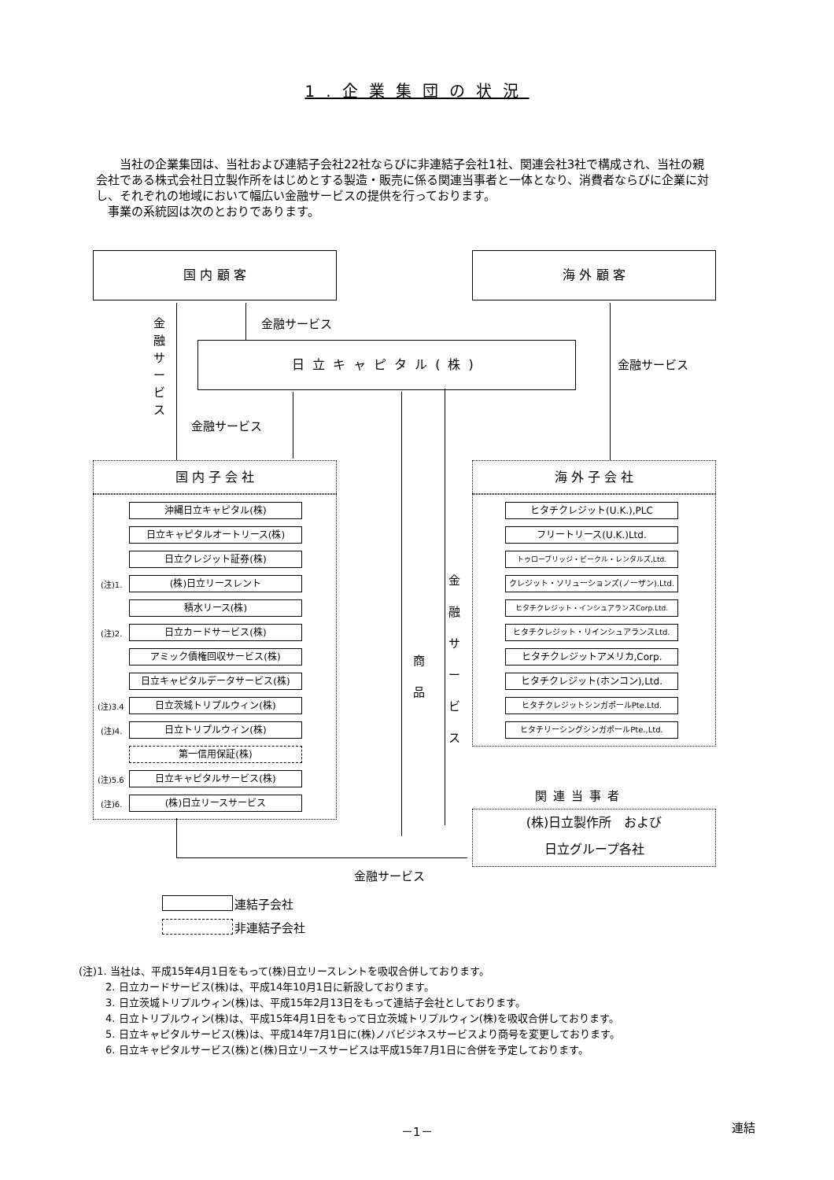1.企業集団の状況
当社の企業集団は、当社および連結子会社22社ならびに非連結子会社1社、関連会社3社で構成され、当社の親会社である株式会社日立製作所をはじめとする製造・販売に係る関連当事者と一体となり、消費者ならびに企業に対し、それぞれの地域において幅広い金融サービスの提供を行っております。
事業の系統図は次のとおりであります。
国 内 顧 客 海 外 顧 客
日立キャピタル(株)
金融サービス
金融サービス
金融サービス
金融サービス
商
品
金融サービス
国 内 子 会 社 海 外 子 会 社
沖縄日立キャピタル(株)
日立キャピタルオートリース(株)
日立クレジット証券(株)
(注)1. (株)日立リースレント
積水リース(株)
(注)2. 日立カードサービス(株)
アミック債権回収サービス(株)
日立キャピタルデータサービス(株)
(注)3.4 日立茨城トリプルウィン(株)
(注)4. 日立トリプルウィン(株)
第一信用保証(株)
(注)5.6 日立キャピタルサービス(株)
(注)6. (株)日立リースサービス
ヒタチクレジット(U.K.),PLC
フリートリース(U.K.)Ltd.
トゥローブリッジ・ビークル・レンタルズ,Ltd.
クレジット・ソリューションズ(ノーザン).Ltd.
ヒタチクレジット・インシュアランスCorp.Ltd.
ヒタチクレジット・リインシュアランスLtd.
ヒタチクレジットアメリカ,Corp.
ヒタチクレジット(ホンコン),Ltd.
ヒタチクレジットシンガポールPte.Ltd.
ヒタチリーシングシンガポールPte.,Ltd.
関連当事者
(株)日立製作所　および
日立グループ各社
金融サービス
連結子会社
非連結子会社
(注)1. 当社は、平成15年4月1日をもって(株)日立リースレントを吸収合併しております。
2. 日立カードサービス(株)は、平成14年10月1日に新設しております。
3. 日立茨城トリプルウィン(株)は、平成15年2月13日をもって連結子会社としております。
4. 日立トリプルウィン(株)は、平成15年4月1日をもって日立茨城トリプルウィン(株)を吸収合併しております。
5. 日立キャピタルサービス(株)は、平成14年7月1日に(株)ノバビジネスサービスより商号を変更しております。
6. 日立キャピタルサービス(株)と(株)日立リースサービスは平成15年7月1日に合併を予定しております。
－1－ 連結